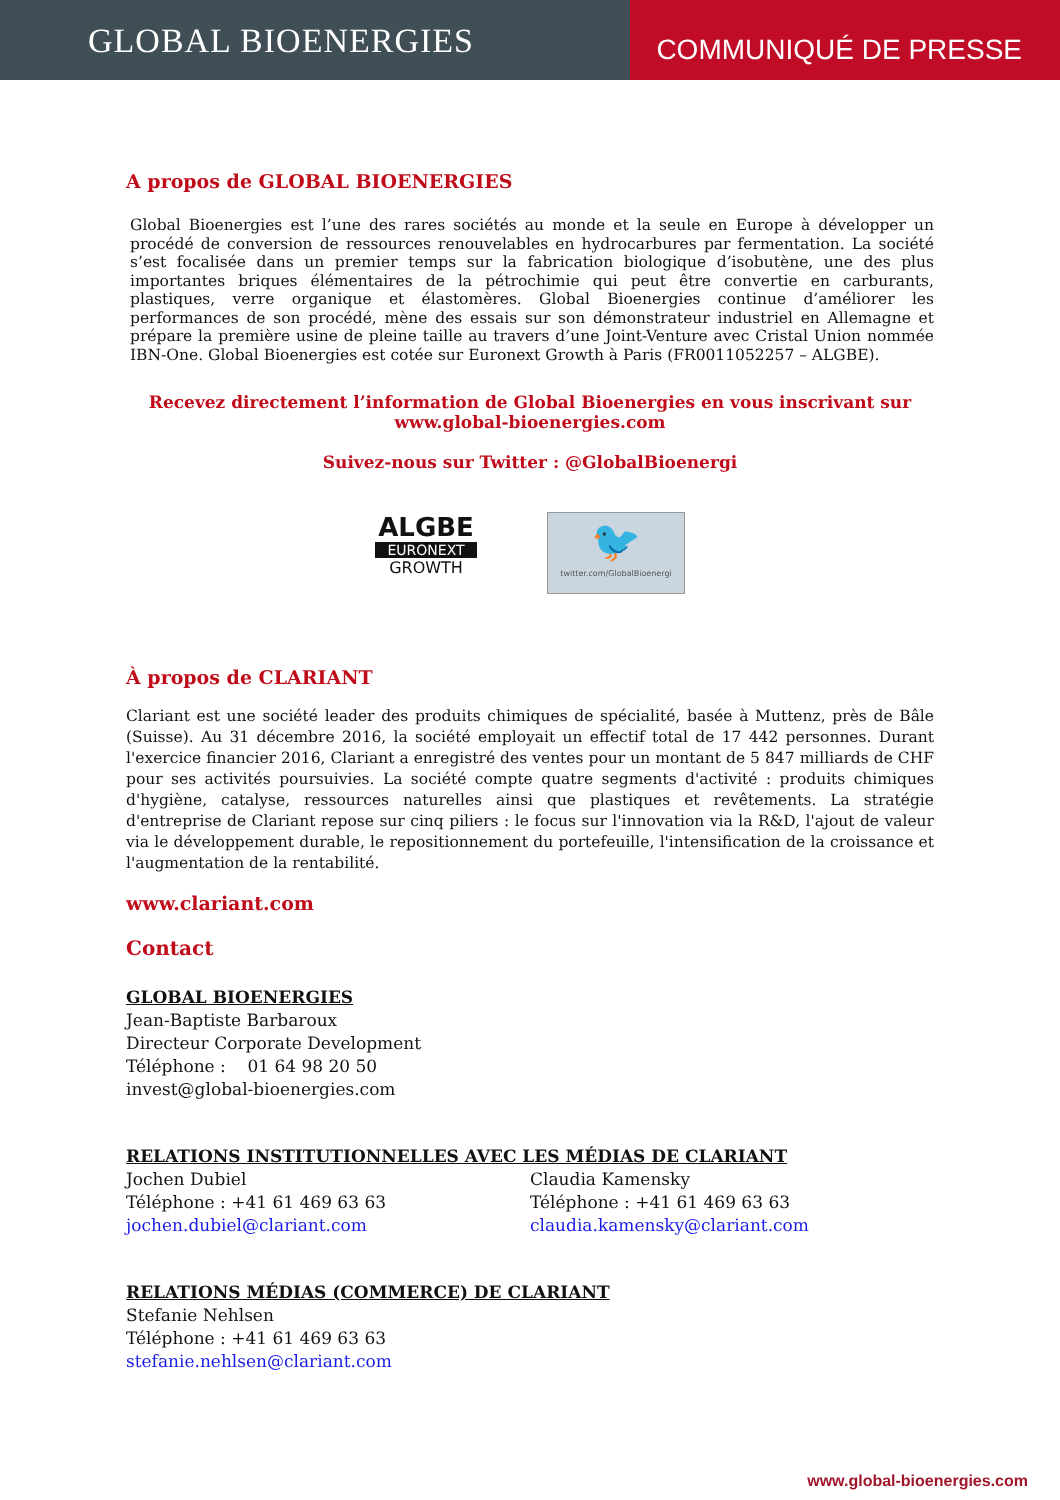GLOBAL BIOENERGIES
COMMUNIQUÉ DE PRESSE
A propos de GLOBAL BIOENERGIES
Global Bioenergies est l’une des rares sociétés au monde et la seule en Europe à développer un procédé de conversion de ressources renouvelables en hydrocarbures par fermentation. La société s’est focalisée dans un premier temps sur la fabrication biologique d’isobutène, une des plus importantes briques élémentaires de la pétrochimie qui peut être convertie en carburants, plastiques, verre organique et élastomères. Global Bioenergies continue d’améliorer les performances de son procédé, mène des essais sur son démonstrateur industriel en Allemagne et prépare la première usine de pleine taille au travers d’une Joint-Venture avec Cristal Union nommée IBN-One. Global Bioenergies est cotée sur Euronext Growth à Paris (FR0011052257 – ALGBE).
Recevez directement l’information de Global Bioenergies en vous inscrivant sur
www.global-bioenergies.com
Suivez-nous sur Twitter : @GlobalBioenergi
ALGBE
EURONEXT
GROWTH
🐦
twitter.com/GlobalBioenergi
À propos de CLARIANT
Clariant est une société leader des produits chimiques de spécialité, basée à Muttenz, près de Bâle (Suisse). Au 31 décembre 2016, la société employait un effectif total de 17 442 personnes. Durant l'exercice financier 2016, Clariant a enregistré des ventes pour un montant de 5 847 milliards de CHF pour ses activités poursuivies. La société compte quatre segments d'activité : produits chimiques d'hygiène, catalyse, ressources naturelles ainsi que plastiques et revêtements. La stratégie d'entreprise de Clariant repose sur cinq piliers : le focus sur l'innovation via la R&D, l'ajout de valeur via le développement durable, le repositionnement du portefeuille, l'intensification de la croissance et l'augmentation de la rentabilité.
www.clariant.com
Contact
GLOBAL BIOENERGIES
Jean-Baptiste Barbaroux
Directeur Corporate Development
Téléphone : 01 64 98 20 50
invest@global-bioenergies.com
RELATIONS INSTITUTIONNELLES AVEC LES MÉDIAS DE CLARIANT
Jochen Dubiel
Téléphone : +41 61 469 63 63
jochen.dubiel@clariant.com
Claudia Kamensky
Téléphone : +41 61 469 63 63
claudia.kamensky@clariant.com
RELATIONS MÉDIAS (COMMERCE) DE CLARIANT
Stefanie Nehlsen
Téléphone : +41 61 469 63 63
stefanie.nehlsen@clariant.com
www.global-bioenergies.com